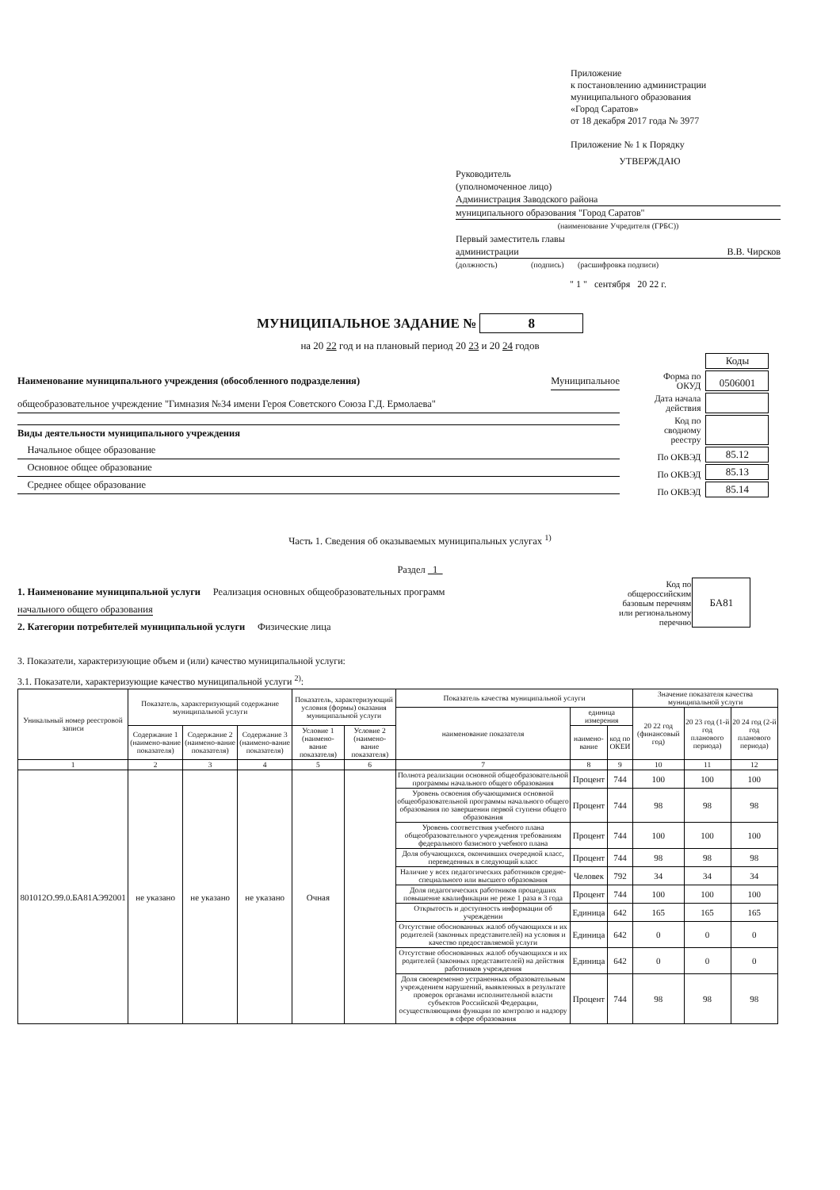Приложение
к постановлению администрации
муниципального образования
«Город Саратов»
от 18 декабря 2017 года № 3977
Приложение № 1 к Порядку
УТВЕРЖДАЮ
Руководитель
(уполномоченное лицо)
Администрация Заводского района
муниципального образования "Город Саратов"
(наименование Учредителя (ГРБС))
Первый заместитель главы
администрации В.В. Чирсков
(должность) (подпись) (расшифровка подписи)
" 1 " сентября 20 22 г.
МУНИЦИПАЛЬНОЕ ЗАДАНИЕ № 8
на 20 22 год и на плановый период 20 23 и 20 24 годов
Наименование муниципального учреждения (обособленного подразделения) Муниципальное
общеобразовательное учреждение "Гимназия №34 имени Героя Советского Союза Г.Д. Ермолаева"
Виды деятельности муниципального учреждения
Начальное общее образование
Основное общее образование
Среднее общее образование
| | Коды |
| Форма по ОКУД | 0506001 |
| Дата начала действия | |
| Код по сводному реестру | |
| По ОКВЭД | 85.12 |
| По ОКВЭД | 85.13 |
| По ОКВЭД | 85.14 |
Часть 1. Сведения об оказываемых муниципальных услугах <sup>1)</sup>
Раздел 1
1. Наименование муниципальной услуги Реализация основных общеобразовательных программ
начального общего образования
2. Категории потребителей муниципальной услуги Физические лица
| Код по общероссийским базовым перечням или региональному перечню | БА81 |
3. Показатели, характеризующие объем и (или) качество муниципальной услуги:
3.1. Показатели, характеризующие качество муниципальной услуги <sup>2)</sup>:
| Уникальный номер реестровой записи | Показатель, характеризующий содержание муниципальной услуги | | | Показатель, характеризующий условия (формы) оказания муниципальной услуги | | Показатель качества муниципальной услуги | | | Значение показателя качества муниципальной услуги | | |
| --- | --- | --- | --- | --- | --- | --- | --- | --- | --- | --- | --- |
| | | | | | | наименование показателя | единица измерения | | 20 22 год (финансовый год) | 20 23 год (1-й год планового периода) | 20 24 год (2-й год планового периода) |
| | Содержание 1 (наимено-вание показателя) | Содержание 2 (наимено-вание показателя) | Содержание 3 (наимено-вание показателя) | Условие 1 (наимено-вание показателя) | Условие 2 (наимено-вание показателя) | | наимено-вание | код по ОКЕИ | | | |
| 1 | 2 | 3 | 4 | 5 | 6 | 7 | 8 | 9 | 10 | 11 | 12 |
| 801012О.99.0.БА81АЭ92001 | не указано | не указано | не указано | Очная | | Полнота реализации основной общеобразовательной программы начального общего образования | Процент | 744 | 100 | 100 | 100 |
| | | | | | | Уровень освоения обучающимися основной общеобразовательной программы начального общего образования по завершении первой ступени общего образования | Процент | 744 | 98 | 98 | 98 |
| | | | | | | Уровень соответствия учебного плана общеобразовательного учреждения требованиям федерального базисного учебного плана | Процент | 744 | 100 | 100 | 100 |
| | | | | | | Доля обучающихся, окончивших очередной класс, переведенных в следующий класс | Процент | 744 | 98 | 98 | 98 |
| | | | | | | Наличие у всех педагогических работников средне-специального или высшего образования | Человек | 792 | 34 | 34 | 34 |
| | | | | | | Доля педагогических работников прошедших повышение квалификации не реже 1 раза в 3 года | Процент | 744 | 100 | 100 | 100 |
| | | | | | | Открытость и доступность информации об учреждении | Единица | 642 | 165 | 165 | 165 |
| | | | | | | Отсутствие обоснованных жалоб обучающихся и их родителей (законных представителей) на условия и качество предоставляемой услуги | Единица | 642 | 0 | 0 | 0 |
| | | | | | | Отсутствие обоснованных жалоб обучающихся и их родителей (законных представителей) на действия работников учреждения | Единица | 642 | 0 | 0 | 0 |
| | | | | | | Доля своевременно устраненных образовательным учреждением нарушений, выявленных в результате проверок органами исполнительной власти субъектов Российской Федерации, осуществляющими функции по контролю и надзору в сфере образования | Процент | 744 | 98 | 98 | 98 |